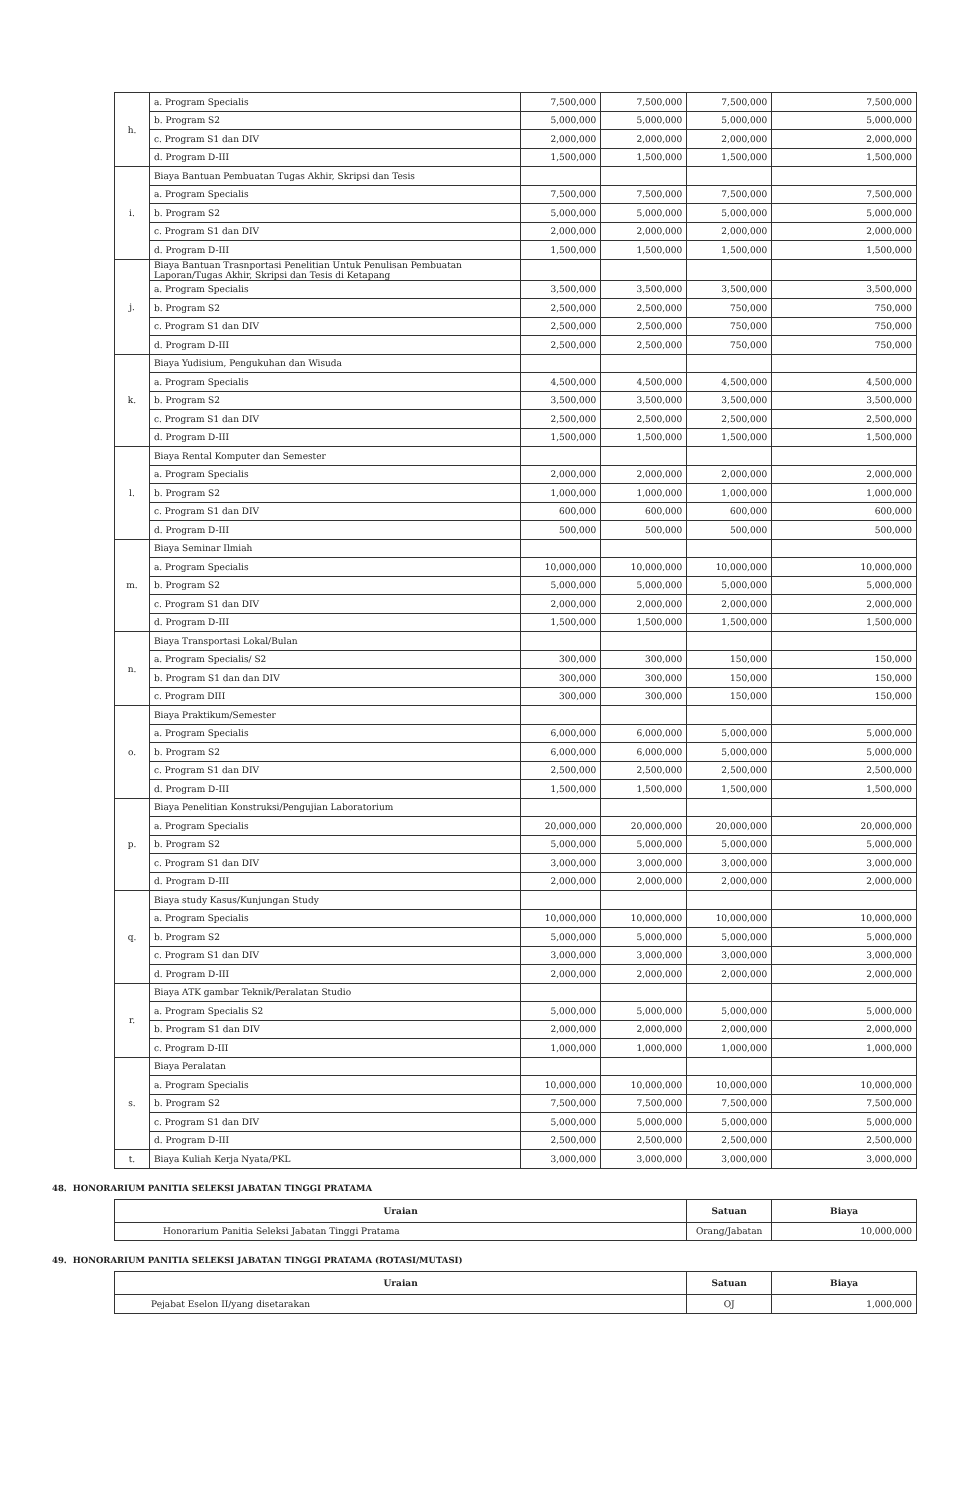| h. | a. Program Specialis | 7,500,000 | 7,500,000 | 7,500,000 | 7,500,000 |
| | b. Program S2 | 5,000,000 | 5,000,000 | 5,000,000 | 5,000,000 |
| | c. Program S1 dan DIV | 2,000,000 | 2,000,000 | 2,000,000 | 2,000,000 |
| | d. Program D-III | 1,500,000 | 1,500,000 | 1,500,000 | 1,500,000 |
| i. | Biaya Bantuan Pembuatan Tugas Akhir, Skripsi dan Tesis | | | | |
| | a. Program Specialis | 7,500,000 | 7,500,000 | 7,500,000 | 7,500,000 |
| | b. Program S2 | 5,000,000 | 5,000,000 | 5,000,000 | 5,000,000 |
| | c. Program S1 dan DIV | 2,000,000 | 2,000,000 | 2,000,000 | 2,000,000 |
| | d. Program D-III | 1,500,000 | 1,500,000 | 1,500,000 | 1,500,000 |
| j. | Biaya Bantuan Trasnportasi Penelitian Untuk Penulisan Pembuatan Laporan/Tugas Akhir, Skripsi dan Tesis di Ketapang | | | | |
| | a. Program Specialis | 3,500,000 | 3,500,000 | 3,500,000 | 3,500,000 |
| | b. Program S2 | 2,500,000 | 2,500,000 | 750,000 | 750,000 |
| | c. Program S1 dan DIV | 2,500,000 | 2,500,000 | 750,000 | 750,000 |
| | d. Program D-III | 2,500,000 | 2,500,000 | 750,000 | 750,000 |
| k. | Biaya Yudisium, Pengukuhan dan Wisuda | | | | |
| | a. Program Specialis | 4,500,000 | 4,500,000 | 4,500,000 | 4,500,000 |
| | b. Program S2 | 3,500,000 | 3,500,000 | 3,500,000 | 3,500,000 |
| | c. Program S1 dan DIV | 2,500,000 | 2,500,000 | 2,500,000 | 2,500,000 |
| | d. Program D-III | 1,500,000 | 1,500,000 | 1,500,000 | 1,500,000 |
| l. | Biaya Rental Komputer dan Semester | | | | |
| | a. Program Specialis | 2,000,000 | 2,000,000 | 2,000,000 | 2,000,000 |
| | b. Program S2 | 1,000,000 | 1,000,000 | 1,000,000 | 1,000,000 |
| | c. Program S1 dan DIV | 600,000 | 600,000 | 600,000 | 600,000 |
| | d. Program D-III | 500,000 | 500,000 | 500,000 | 500,000 |
| m. | Biaya Seminar Ilmiah | | | | |
| | a. Program Specialis | 10,000,000 | 10,000,000 | 10,000,000 | 10,000,000 |
| | b. Program S2 | 5,000,000 | 5,000,000 | 5,000,000 | 5,000,000 |
| | c. Program S1 dan DIV | 2,000,000 | 2,000,000 | 2,000,000 | 2,000,000 |
| | d. Program D-III | 1,500,000 | 1,500,000 | 1,500,000 | 1,500,000 |
| n. | Biaya Transportasi Lokal/Bulan | | | | |
| | a. Program Specialis/ S2 | 300,000 | 300,000 | 150,000 | 150,000 |
| | b. Program S1 dan dan DIV | 300,000 | 300,000 | 150,000 | 150,000 |
| | c. Program DIII | 300,000 | 300,000 | 150,000 | 150,000 |
| o. | Biaya Praktikum/Semester | | | | |
| | a. Program Specialis | 6,000,000 | 6,000,000 | 5,000,000 | 5,000,000 |
| | b. Program S2 | 6,000,000 | 6,000,000 | 5,000,000 | 5,000,000 |
| | c. Program S1 dan DIV | 2,500,000 | 2,500,000 | 2,500,000 | 2,500,000 |
| | d. Program D-III | 1,500,000 | 1,500,000 | 1,500,000 | 1,500,000 |
| p. | Biaya Penelitian Konstruksi/Pengujian Laboratorium | | | | |
| | a. Program Specialis | 20,000,000 | 20,000,000 | 20,000,000 | 20,000,000 |
| | b. Program S2 | 5,000,000 | 5,000,000 | 5,000,000 | 5,000,000 |
| | c. Program S1 dan DIV | 3,000,000 | 3,000,000 | 3,000,000 | 3,000,000 |
| | d. Program D-III | 2,000,000 | 2,000,000 | 2,000,000 | 2,000,000 |
| q. | Biaya study Kasus/Kunjungan Study | | | | |
| | a. Program Specialis | 10,000,000 | 10,000,000 | 10,000,000 | 10,000,000 |
| | b. Program S2 | 5,000,000 | 5,000,000 | 5,000,000 | 5,000,000 |
| | c. Program S1 dan DIV | 3,000,000 | 3,000,000 | 3,000,000 | 3,000,000 |
| | d. Program D-III | 2,000,000 | 2,000,000 | 2,000,000 | 2,000,000 |
| r. | Biaya ATK gambar Teknik/Peralatan Studio | | | | |
| | a. Program Specialis S2 | 5,000,000 | 5,000,000 | 5,000,000 | 5,000,000 |
| | b. Program S1 dan DIV | 2,000,000 | 2,000,000 | 2,000,000 | 2,000,000 |
| | c. Program D-III | 1,000,000 | 1,000,000 | 1,000,000 | 1,000,000 |
| s. | Biaya Peralatan | | | | |
| | a. Program Specialis | 10,000,000 | 10,000,000 | 10,000,000 | 10,000,000 |
| | b. Program S2 | 7,500,000 | 7,500,000 | 7,500,000 | 7,500,000 |
| | c. Program S1 dan DIV | 5,000,000 | 5,000,000 | 5,000,000 | 5,000,000 |
| | d. Program D-III | 2,500,000 | 2,500,000 | 2,500,000 | 2,500,000 |
| t. | Biaya Kuliah Kerja Nyata/PKL | 3,000,000 | 3,000,000 | 3,000,000 | 3,000,000 |
48. HONORARIUM PANITIA SELEKSI JABATAN TINGGI PRATAMA
| Uraian | Satuan | Biaya |
| --- | --- | --- |
| Honorarium Panitia Seleksi Jabatan Tinggi Pratama | Orang/Jabatan | 10,000,000 |
49. HONORARIUM PANITIA SELEKSI JABATAN TINGGI PRATAMA (ROTASI/MUTASI)
| Uraian | Satuan | Biaya |
| --- | --- | --- |
| Pejabat Eselon II/yang disetarakan | OJ | 1,000,000 |